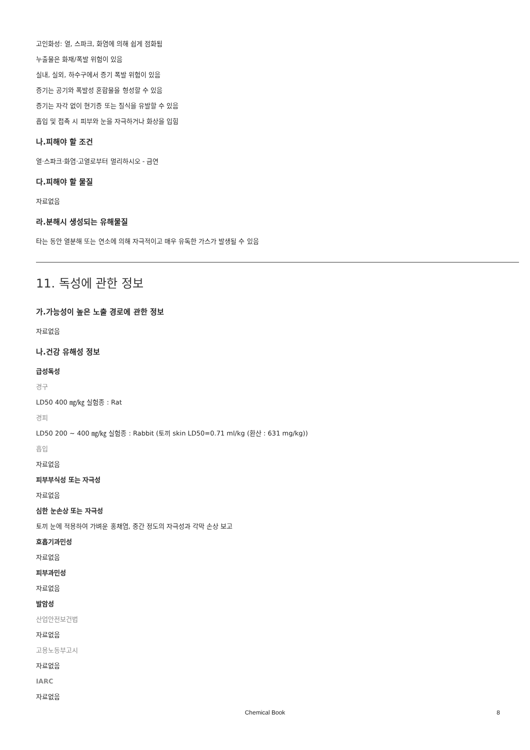고인화성: 열, 스파크, 화염에 의해 쉽게 점화됨
누출물은 화재/폭발 위험이 있음
실내, 실외, 하수구에서 증기 폭발 위험이 있음
증기는 공기와 폭발성 혼합물을 형성할 수 있음
증기는 자각 없이 현기증 또는 질식을 유발할 수 있음
흡입 및 접촉 시 피부와 눈을 자극하거나 화상을 입힘
나.피해야 할 조건
열·스파크·화염·고열로부터 멀리하시오 - 금연
다.피해야 할 물질
자료없음
라.분해시 생성되는 유해물질
타는 동안 열분해 또는 연소에 의해 자극적이고 매우 유독한 가스가 발생될 수 있음
11. 독성에 관한 정보
가.가능성이 높은 노출 경로에 관한 정보
자료없음
나.건강 유해성 정보
급성독성
경구
LD50 400 ㎎/㎏ 실험종 : Rat
경피
LD50 200 ~ 400 ㎎/㎏ 실험종 : Rabbit (토끼 skin LD50=0.71 ml/kg (환산 : 631 mg/kg))
흡입
자료없음
피부부식성 또는 자극성
자료없음
심한 눈손상 또는 자극성
토끼 눈에 적용하여 가벼운 홍채염, 중간 정도의 자극성과 각막 손상 보고
호흡기과민성
자료없음
피부과민성
자료없음
발암성
산업안전보건법
자료없음
고용노동부고시
자료없음
IARC
자료없음
Chemical Book
8